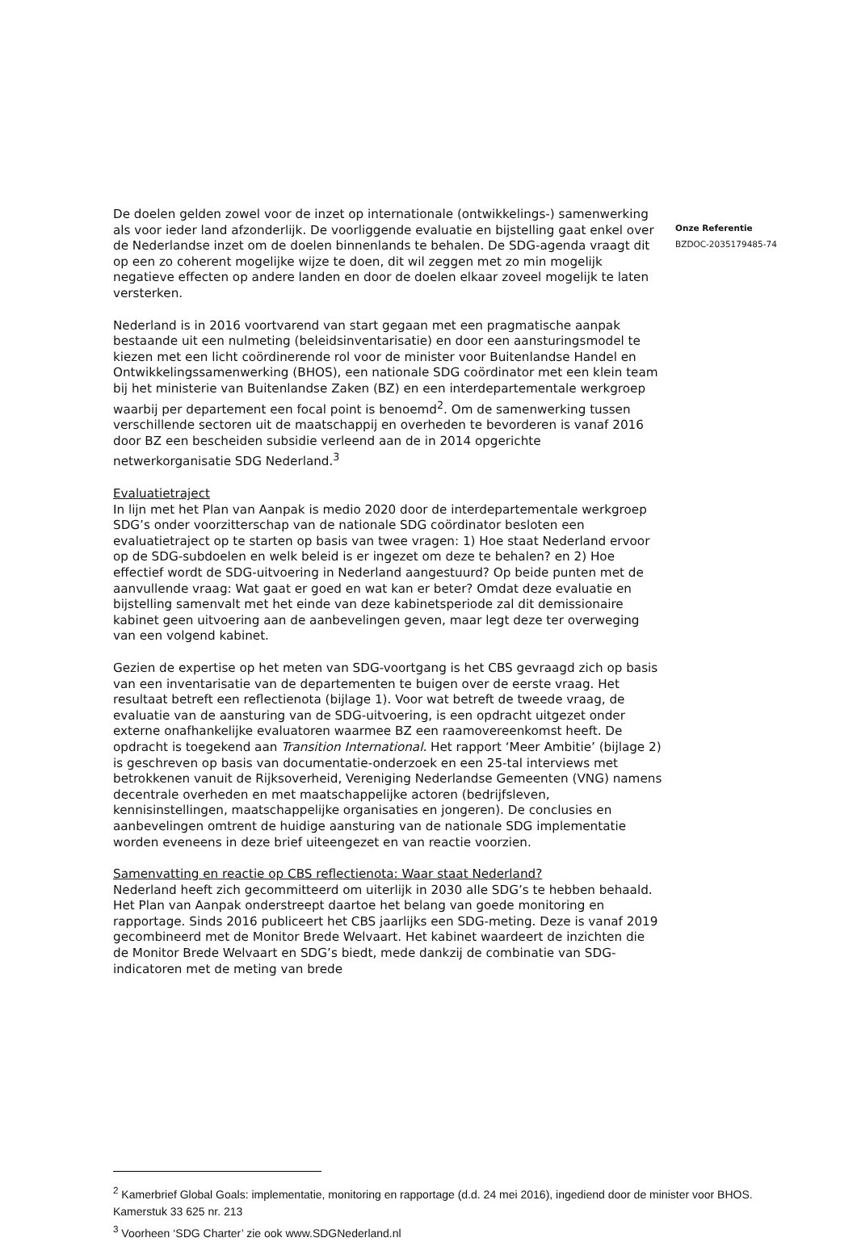De doelen gelden zowel voor de inzet op internationale (ontwikkelings-) samenwerking als voor ieder land afzonderlijk. De voorliggende evaluatie en bijstelling gaat enkel over de Nederlandse inzet om de doelen binnenlands te behalen. De SDG-agenda vraagt dit op een zo coherent mogelijke wijze te doen, dit wil zeggen met zo min mogelijk negatieve effecten op andere landen en door de doelen elkaar zoveel mogelijk te laten versterken.
Nederland is in 2016 voortvarend van start gegaan met een pragmatische aanpak bestaande uit een nulmeting (beleidsinventarisatie) en door een aansturingsmodel te kiezen met een licht coördinerende rol voor de minister voor Buitenlandse Handel en Ontwikkelingssamenwerking (BHOS), een nationale SDG coördinator met een klein team bij het ministerie van Buitenlandse Zaken (BZ) en een interdepartementale werkgroep waarbij per departement een focal point is benoemd<sup>2</sup>. Om de samenwerking tussen verschillende sectoren uit de maatschappij en overheden te bevorderen is vanaf 2016 door BZ een bescheiden subsidie verleend aan de in 2014 opgerichte netwerkorganisatie SDG Nederland.<sup>3</sup>
Evaluatietraject
In lijn met het Plan van Aanpak is medio 2020 door de interdepartementale werkgroep SDG’s onder voorzitterschap van de nationale SDG coördinator besloten een evaluatietraject op te starten op basis van twee vragen: 1) Hoe staat Nederland ervoor op de SDG-subdoelen en welk beleid is er ingezet om deze te behalen? en 2) Hoe effectief wordt de SDG-uitvoering in Nederland aangestuurd? Op beide punten met de aanvullende vraag: Wat gaat er goed en wat kan er beter? Omdat deze evaluatie en bijstelling samenvalt met het einde van deze kabinetsperiode zal dit demissionaire kabinet geen uitvoering aan de aanbevelingen geven, maar legt deze ter overweging van een volgend kabinet.
Gezien de expertise op het meten van SDG-voortgang is het CBS gevraagd zich op basis van een inventarisatie van de departementen te buigen over de eerste vraag. Het resultaat betreft een reflectienota (bijlage 1). Voor wat betreft de tweede vraag, de evaluatie van de aansturing van de SDG-uitvoering, is een opdracht uitgezet onder externe onafhankelijke evaluatoren waarmee BZ een raamovereenkomst heeft. De opdracht is toegekend aan Transition International. Het rapport ‘Meer Ambitie’ (bijlage 2) is geschreven op basis van documentatie-onderzoek en een 25-tal interviews met betrokkenen vanuit de Rijksoverheid, Vereniging Nederlandse Gemeenten (VNG) namens decentrale overheden en met maatschappelijke actoren (bedrijfsleven, kennisinstellingen, maatschappelijke organisaties en jongeren). De conclusies en aanbevelingen omtrent de huidige aansturing van de nationale SDG implementatie worden eveneens in deze brief uiteengezet en van reactie voorzien.
Samenvatting en reactie op CBS reflectienota: Waar staat Nederland?
Nederland heeft zich gecommitteerd om uiterlijk in 2030 alle SDG’s te hebben behaald. Het Plan van Aanpak onderstreept daartoe het belang van goede monitoring en rapportage. Sinds 2016 publiceert het CBS jaarlijks een SDG-meting. Deze is vanaf 2019 gecombineerd met de Monitor Brede Welvaart. Het kabinet waardeert de inzichten die de Monitor Brede Welvaart en SDG’s biedt, mede dankzij de combinatie van SDG-indicatoren met de meting van brede
Onze Referentie
BZDOC-2035179485-74
<sup>2</sup> Kamerbrief Global Goals: implementatie, monitoring en rapportage (d.d. 24 mei 2016), ingediend door de minister voor BHOS. Kamerstuk 33 625 nr. 213
<sup>3</sup> Voorheen ‘SDG Charter’ zie ook www.SDGNederland.nl